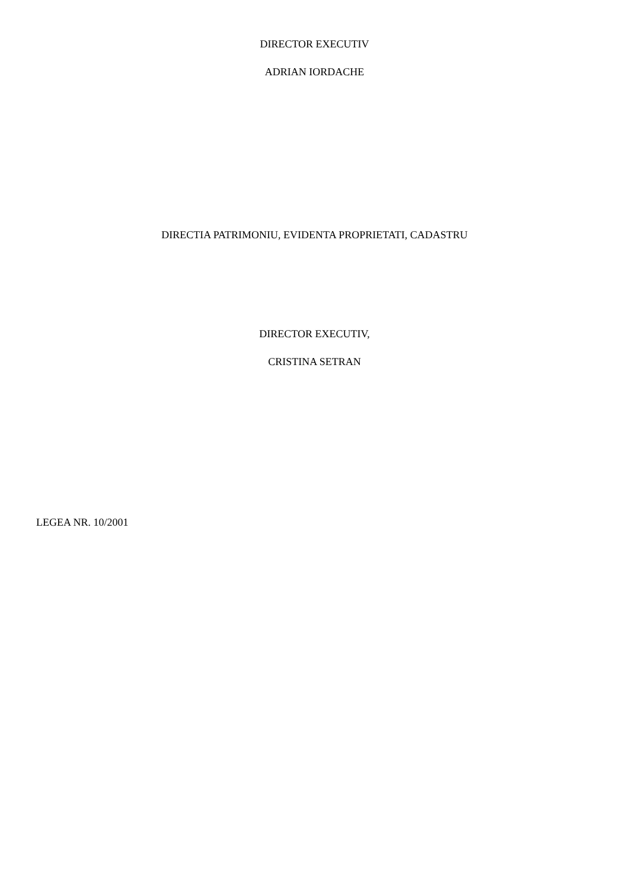DIRECTOR EXECUTIV
ADRIAN IORDACHE
DIRECTIA PATRIMONIU, EVIDENTA PROPRIETATI, CADASTRU
DIRECTOR EXECUTIV,
CRISTINA SETRAN
LEGEA NR. 10/2001